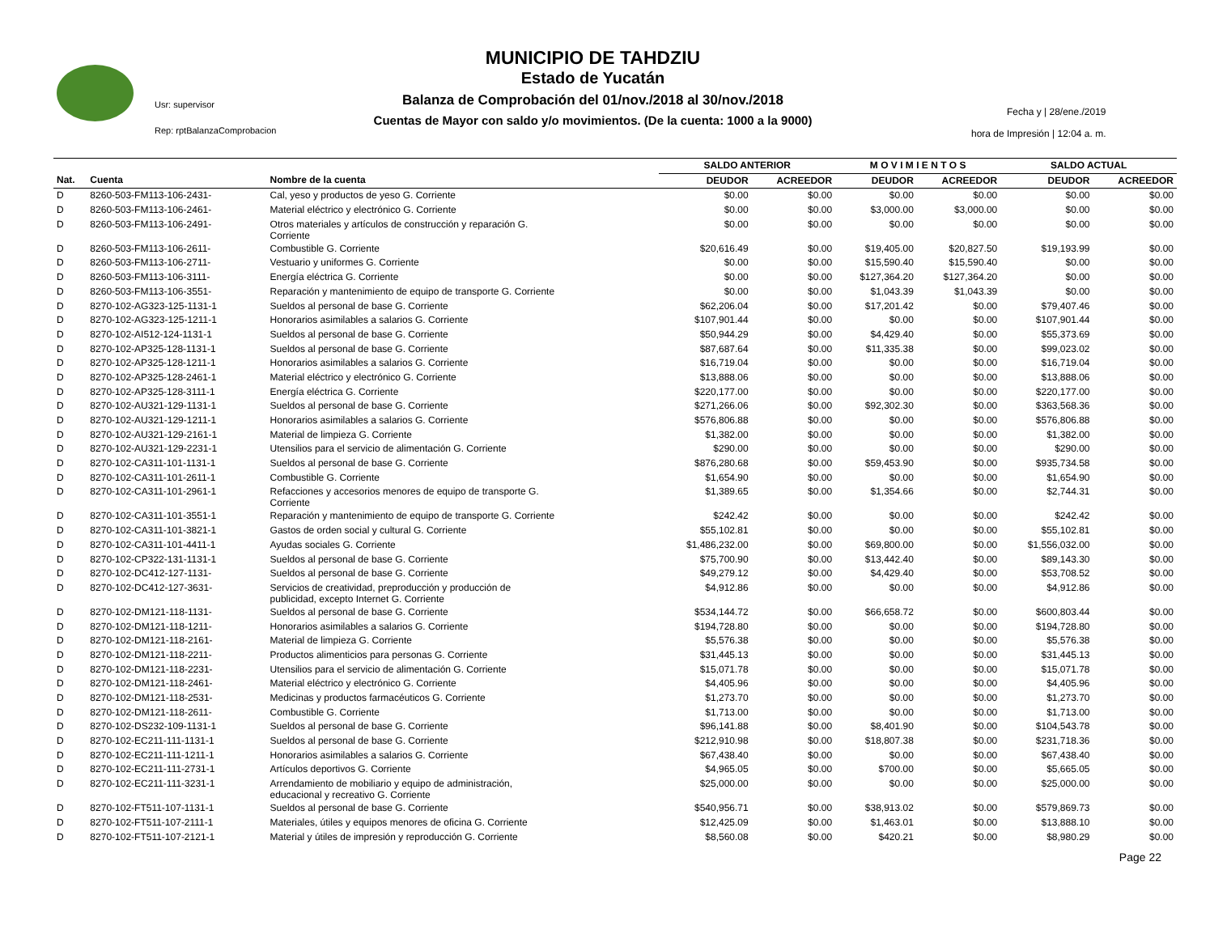Usr: supervisor
Rep: rptBalanzaComprobacion
MUNICIPIO DE TAHDZIU
Estado de Yucatán
Balanza de Comprobación del 01/nov./2018 al 30/nov./2018
Cuentas de Mayor con saldo y/o movimientos. (De la cuenta: 1000 a la 9000)
Fecha y | 28/ene./2019
hora de Impresión | 12:04 a. m.
| | | | SALDO ANTERIOR | | M O V I M I E N T O S | | SALDO ACTUAL | |
| --- | --- | --- | --- | --- | --- | --- | --- | --- |
| Nat. | Cuenta | Nombre de la cuenta | DEUDOR | ACREEDOR | DEUDOR | ACREEDOR | DEUDOR | ACREEDOR |
| D | 8260-503-FM113-106-2431- | Cal, yeso y productos de yeso G. Corriente | $0.00 | $0.00 | $0.00 | $0.00 | $0.00 | $0.00 |
| D | 8260-503-FM113-106-2461- | Material eléctrico y electrónico G. Corriente | $0.00 | $0.00 | $3,000.00 | $3,000.00 | $0.00 | $0.00 |
| D | 8260-503-FM113-106-2491- | Otros materiales y artículos de construcción y reparación G. Corriente | $0.00 | $0.00 | $0.00 | $0.00 | $0.00 | $0.00 |
| D | 8260-503-FM113-106-2611- | Combustible G. Corriente | $20,616.49 | $0.00 | $19,405.00 | $20,827.50 | $19,193.99 | $0.00 |
| D | 8260-503-FM113-106-2711- | Vestuario y uniformes G. Corriente | $0.00 | $0.00 | $15,590.40 | $15,590.40 | $0.00 | $0.00 |
| D | 8260-503-FM113-106-3111- | Energía eléctrica G. Corriente | $0.00 | $0.00 | $127,364.20 | $127,364.20 | $0.00 | $0.00 |
| D | 8260-503-FM113-106-3551- | Reparación y mantenimiento de equipo de transporte G. Corriente | $0.00 | $0.00 | $1,043.39 | $1,043.39 | $0.00 | $0.00 |
| D | 8270-102-AG323-125-1131-1 | Sueldos al personal de base G. Corriente | $62,206.04 | $0.00 | $17,201.42 | $0.00 | $79,407.46 | $0.00 |
| D | 8270-102-AG323-125-1211-1 | Honorarios asimilables a salarios G. Corriente | $107,901.44 | $0.00 | $0.00 | $0.00 | $107,901.44 | $0.00 |
| D | 8270-102-AI512-124-1131-1 | Sueldos al personal de base G. Corriente | $50,944.29 | $0.00 | $4,429.40 | $0.00 | $55,373.69 | $0.00 |
| D | 8270-102-AP325-128-1131-1 | Sueldos al personal de base G. Corriente | $87,687.64 | $0.00 | $11,335.38 | $0.00 | $99,023.02 | $0.00 |
| D | 8270-102-AP325-128-1211-1 | Honorarios asimilables a salarios G. Corriente | $16,719.04 | $0.00 | $0.00 | $0.00 | $16,719.04 | $0.00 |
| D | 8270-102-AP325-128-2461-1 | Material eléctrico y electrónico G. Corriente | $13,888.06 | $0.00 | $0.00 | $0.00 | $13,888.06 | $0.00 |
| D | 8270-102-AP325-128-3111-1 | Energía eléctrica G. Corriente | $220,177.00 | $0.00 | $0.00 | $0.00 | $220,177.00 | $0.00 |
| D | 8270-102-AU321-129-1131-1 | Sueldos al personal de base G. Corriente | $271,266.06 | $0.00 | $92,302.30 | $0.00 | $363,568.36 | $0.00 |
| D | 8270-102-AU321-129-1211-1 | Honorarios asimilables a salarios G. Corriente | $576,806.88 | $0.00 | $0.00 | $0.00 | $576,806.88 | $0.00 |
| D | 8270-102-AU321-129-2161-1 | Material de limpieza G. Corriente | $1,382.00 | $0.00 | $0.00 | $0.00 | $1,382.00 | $0.00 |
| D | 8270-102-AU321-129-2231-1 | Utensilios para el servicio de alimentación G. Corriente | $290.00 | $0.00 | $0.00 | $0.00 | $290.00 | $0.00 |
| D | 8270-102-CA311-101-1131-1 | Sueldos al personal de base G. Corriente | $876,280.68 | $0.00 | $59,453.90 | $0.00 | $935,734.58 | $0.00 |
| D | 8270-102-CA311-101-2611-1 | Combustible G. Corriente | $1,654.90 | $0.00 | $0.00 | $0.00 | $1,654.90 | $0.00 |
| D | 8270-102-CA311-101-2961-1 | Refacciones y accesorios menores de equipo de transporte G. Corriente | $1,389.65 | $0.00 | $1,354.66 | $0.00 | $2,744.31 | $0.00 |
| D | 8270-102-CA311-101-3551-1 | Reparación y mantenimiento de equipo de transporte G. Corriente | $242.42 | $0.00 | $0.00 | $0.00 | $242.42 | $0.00 |
| D | 8270-102-CA311-101-3821-1 | Gastos de orden social y cultural G. Corriente | $55,102.81 | $0.00 | $0.00 | $0.00 | $55,102.81 | $0.00 |
| D | 8270-102-CA311-101-4411-1 | Ayudas sociales G. Corriente | $1,486,232.00 | $0.00 | $69,800.00 | $0.00 | $1,556,032.00 | $0.00 |
| D | 8270-102-CP322-131-1131-1 | Sueldos al personal de base G. Corriente | $75,700.90 | $0.00 | $13,442.40 | $0.00 | $89,143.30 | $0.00 |
| D | 8270-102-DC412-127-1131- | Sueldos al personal de base G. Corriente | $49,279.12 | $0.00 | $4,429.40 | $0.00 | $53,708.52 | $0.00 |
| D | 8270-102-DC412-127-3631- | Servicios de creatividad, preproducción y producción de publicidad, excepto Internet G. Corriente | $4,912.86 | $0.00 | $0.00 | $0.00 | $4,912.86 | $0.00 |
| D | 8270-102-DM121-118-1131- | Sueldos al personal de base G. Corriente | $534,144.72 | $0.00 | $66,658.72 | $0.00 | $600,803.44 | $0.00 |
| D | 8270-102-DM121-118-1211- | Honorarios asimilables a salarios G. Corriente | $194,728.80 | $0.00 | $0.00 | $0.00 | $194,728.80 | $0.00 |
| D | 8270-102-DM121-118-2161- | Material de limpieza G. Corriente | $5,576.38 | $0.00 | $0.00 | $0.00 | $5,576.38 | $0.00 |
| D | 8270-102-DM121-118-2211- | Productos alimenticios para personas G. Corriente | $31,445.13 | $0.00 | $0.00 | $0.00 | $31,445.13 | $0.00 |
| D | 8270-102-DM121-118-2231- | Utensilios para el servicio de alimentación G. Corriente | $15,071.78 | $0.00 | $0.00 | $0.00 | $15,071.78 | $0.00 |
| D | 8270-102-DM121-118-2461- | Material eléctrico y electrónico G. Corriente | $4,405.96 | $0.00 | $0.00 | $0.00 | $4,405.96 | $0.00 |
| D | 8270-102-DM121-118-2531- | Medicinas y productos farmacéuticos G. Corriente | $1,273.70 | $0.00 | $0.00 | $0.00 | $1,273.70 | $0.00 |
| D | 8270-102-DM121-118-2611- | Combustible G. Corriente | $1,713.00 | $0.00 | $0.00 | $0.00 | $1,713.00 | $0.00 |
| D | 8270-102-DS232-109-1131-1 | Sueldos al personal de base G. Corriente | $96,141.88 | $0.00 | $8,401.90 | $0.00 | $104,543.78 | $0.00 |
| D | 8270-102-EC211-111-1131-1 | Sueldos al personal de base G. Corriente | $212,910.98 | $0.00 | $18,807.38 | $0.00 | $231,718.36 | $0.00 |
| D | 8270-102-EC211-111-1211-1 | Honorarios asimilables a salarios G. Corriente | $67,438.40 | $0.00 | $0.00 | $0.00 | $67,438.40 | $0.00 |
| D | 8270-102-EC211-111-2731-1 | Artículos deportivos G. Corriente | $4,965.05 | $0.00 | $700.00 | $0.00 | $5,665.05 | $0.00 |
| D | 8270-102-EC211-111-3231-1 | Arrendamiento de mobiliario y equipo de administración, educacional y recreativo G. Corriente | $25,000.00 | $0.00 | $0.00 | $0.00 | $25,000.00 | $0.00 |
| D | 8270-102-FT511-107-1131-1 | Sueldos al personal de base G. Corriente | $540,956.71 | $0.00 | $38,913.02 | $0.00 | $579,869.73 | $0.00 |
| D | 8270-102-FT511-107-2111-1 | Materiales, útiles y equipos menores de oficina G. Corriente | $12,425.09 | $0.00 | $1,463.01 | $0.00 | $13,888.10 | $0.00 |
| D | 8270-102-FT511-107-2121-1 | Material y útiles de impresión y reproducción G. Corriente | $8,560.08 | $0.00 | $420.21 | $0.00 | $8,980.29 | $0.00 |
Page 22